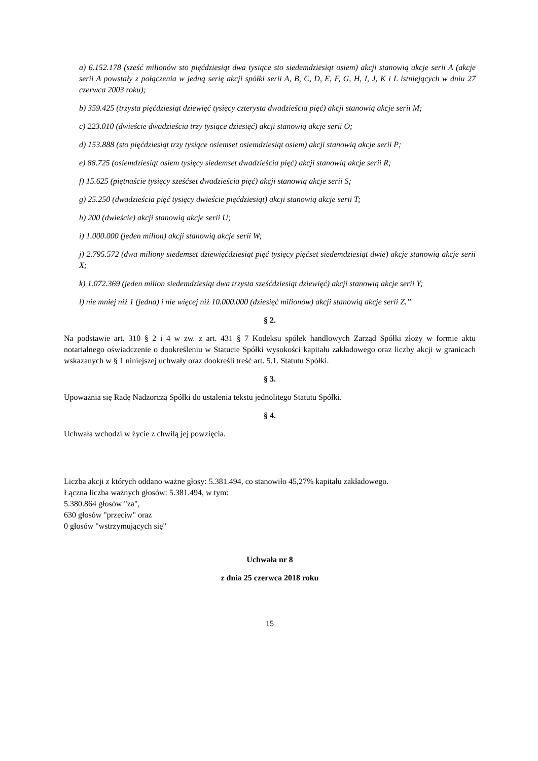a) 6.152.178 (sześć milionów sto pięćdziesiąt dwa tysiące sto siedemdziesiąt osiem) akcji stanowią akcje serii A (akcje serii A powstały z połączenia w jedną serię akcji spółki serii A, B, C, D, E, F, G, H, I, J, K i L istniejących w dniu 27 czerwca 2003 roku);
b) 359.425 (trzysta pięćdziesiąt dziewięć tysięcy czterysta dwadzieścia pięć) akcji stanowią akcje serii M;
c) 223.010 (dwieście dwadzieścia trzy tysiące dziesięć) akcji stanowią akcje serii O;
d) 153.888 (sto pięćdziesiąt trzy tysiące osiemset osiemdziesiąt osiem) akcji stanowią akcje serii P;
e) 88.725 (osiemdziesiąt osiem tysięcy siedemset dwadzieścia pięć) akcji stanowią akcje serii R;
f) 15.625 (piętnaście tysięcy sześćset dwadzieścia pięć) akcji stanowią akcje serii S;
g) 25.250 (dwadzieścia pięć tysięcy dwieście pięćdziesiąt) akcji stanowią akcje serii T;
h) 200 (dwieście) akcji stanowią akcje serii U;
i) 1.000.000 (jeden milion) akcji stanowią akcje serii W;
j) 2.795.572 (dwa miliony siedemset dziewięćdziesiąt pięć tysięcy pięćset siedemdziesiąt dwie) akcje stanowią akcje serii X;
k) 1.072.369 (jeden milion siedemdziesiąt dwa trzysta sześćdziesiąt dziewięć) akcji stanowią akcje serii Y;
l) nie mniej niż 1 (jedna) i nie więcej niż 10.000.000 (dziesięć milionów) akcji stanowią akcje serii Z.”
§ 2.
Na podstawie art. 310 § 2 i 4 w zw. z art. 431 § 7 Kodeksu spółek handlowych Zarząd Spółki złoży w formie aktu notarialnego oświadczenie o dookreśleniu w Statucie Spółki wysokości kapitału zakładowego oraz liczby akcji w granicach wskazanych w § 1 niniejszej uchwały oraz dookreśli treść art. 5.1. Statutu Spółki.
§ 3.
Upoważnia się Radę Nadzorczą Spółki do ustalenia tekstu jednolitego Statutu Spółki.
§ 4.
Uchwała wchodzi w życie z chwilą jej powzięcia.
Liczba akcji z których oddano ważne głosy: 5.381.494, co stanowiło 45,27% kapitału zakładowego.
Łączna liczba ważnych głosów: 5.381.494, w tym:
5.380.864 głosów "za",
630 głosów "przeciw" oraz
0 głosów "wstrzymujących się"
Uchwała nr 8
z dnia 25 czerwca 2018 roku
15